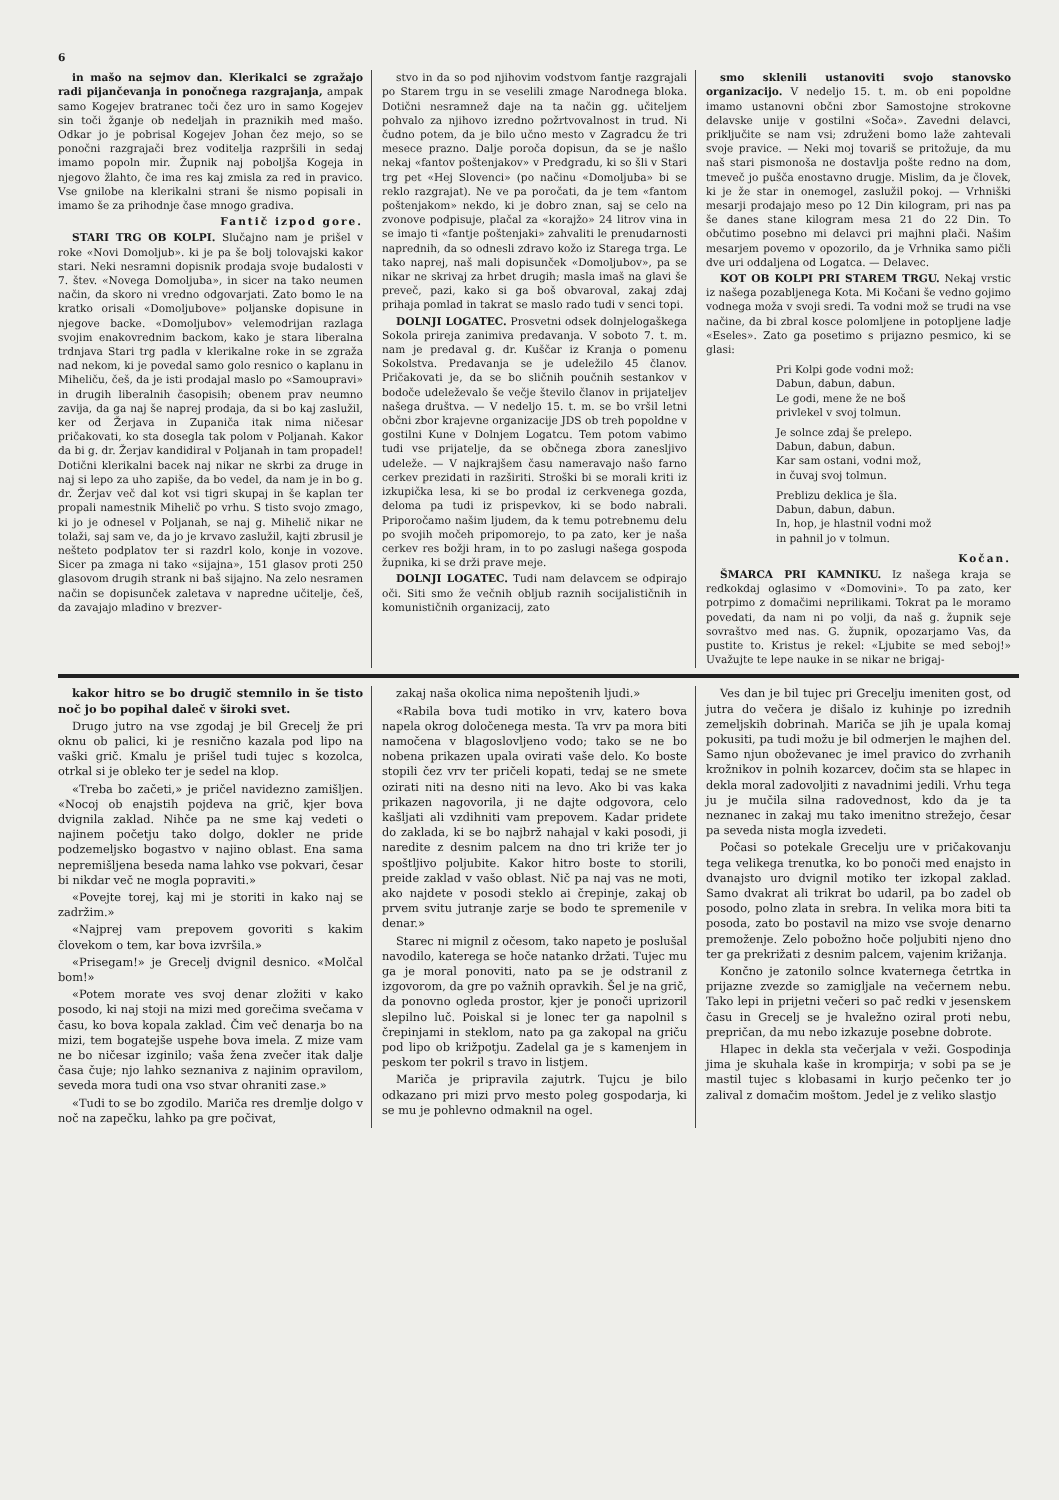6
in mašo na sejmov dan. Klerikalci se zgražajo radi pijančevanja in ponočnega razgrajanja, ampak samo Kogejev bratranec toči čez uro in samo Kogejev sin toči žganje ob nedeljah in praznikih med mašo. Odkar jo je pobrisal Kogejev Johan čez mejo, so se ponočni razgrajači brez voditelja razpršili in sedaj imamo popoln mir. Župnik naj poboljša Kogeja in njegovo žlahto, če ima res kaj zmisla za red in pravico. Vse gnilobe na klerikalni strani še nismo popisali in imamo še za prihodnje čase mnogo gradiva.
Fantič izpod gore.
STARI TRG OB KOLPI. Slučajno nam je prišel v roke «Novi Domoljub». ki je pa še bolj tolovajski kakor stari. Neki nesramni dopisnik prodaja svoje budalosti v 7. štev. «Novega Domoljuba», in sicer na tako neumen način, da skoro ni vredno odgovarjati. Zato bomo le na kratko orisali «Domoljubove» poljanske dopisune in njegove backe. «Domoljubov» velemodrijan razlaga svojim enakovrednim backom, kako je stara liberalna trdnjava Stari trg padla v klerikalne roke in se zgraža nad nekom, ki je povedal samo golo resnico o kaplanu in Miheliču, češ, da je isti prodajal maslo po «Samoupravi» in drugih liberalnih časopisih; obenem prav neumno zavija, da ga naj še naprej prodaja, da si bo kaj zaslužil, ker od Žerjava in Zupaniča itak nima ničesar pričakovati, ko sta dosegla tak polom v Poljanah. Kakor da bi g. dr. Žerjav kandidiral v Poljanah in tam propadel! Dotični klerikalni bacek naj nikar ne skrbi za druge in naj si lepo za uho zapiše, da bo vedel, da nam je in bo g. dr. Žerjav več dal kot vsi tigri skupaj in še kaplan ter propali namestnik Mihelič po vrhu. S tisto svojo zmago, ki jo je odnesel v Poljanah, se naj g. Mihelič nikar ne tolaži, saj sam ve, da jo je krvavo zaslužil, kajti zbrusil je nešteto podplatov ter si razdrl kolo, konje in vozove. Sicer pa zmaga ni tako «sijajna», 151 glasov proti 250 glasovom drugih strank ni baš sijajno. Na zelo nesramen način se dopisunček zaletava v napredne učitelje, češ, da zavajajo mladino v brezver-
stvo in da so pod njihovim vodstvom fantje razgrajali po Starem trgu in se veselili zmage Narodnega bloka. Dotični nesramnež daje na ta način gg. učiteljem pohvalo za njihovo izredno požrtvovalnost in trud. Ni čudno potem, da je bilo učno mesto v Zagradcu že tri mesece prazno. Dalje poroča dopisun, da se je našlo nekaj «fantov poštenjakov» v Predgradu, ki so šli v Stari trg pet «Hej Slovenci» (po načinu «Domoljuba» bi se reklo razgrajat). Ne ve pa poročati, da je tem «fantom poštenjakom» nekdo, ki je dobro znan, saj se celo na zvonove podpisuje, plačal za «korajžo» 24 litrov vina in se imajo ti «fantje poštenjaki» zahvaliti le prenudarnosti naprednih, da so odnesli zdravo kožo iz Starega trga. Le tako naprej, naš mali dopisunček «Domoljubov», pa se nikar ne skrivaj za hrbet drugih; masla imaš na glavi še preveč, pazi, kako si ga boš obvaroval, zakaj zdaj prihaja pomlad in takrat se maslo rado tudi v senci topi.
DOLNJI LOGATEC. Prosvetni odsek dolnjelogaškega Sokola prireja zanimiva predavanja. V soboto 7. t. m. nam je predaval g. dr. Kuščar iz Kranja o pomenu Sokolstva. Predavanja se je udeležilo 45 članov. Pričakovati je, da se bo sličnih poučnih sestankov v bodoče udeleževalo še večje število članov in prijateljev našega društva. — V nedeljo 15. t. m. se bo vršil letni občni zbor krajevne organizacije JDS ob treh popoldne v gostilni Kune v Dolnjem Logatcu. Tem potom vabimo tudi vse prijatelje, da se občnega zbora zanesljivo udeleže. — V najkrajšem času nameravajo našo farno cerkev prezidati in razširiti. Stroški bi se morali kriti iz izkupička lesa, ki se bo prodal iz cerkvenega gozda, deloma pa tudi iz prispevkov, ki se bodo nabrali. Priporočamo našim ljudem, da k temu potrebnemu delu po svojih močeh pripomorejo, to pa zato, ker je naša cerkev res božji hram, in to po zaslugi našega gospoda župnika, ki se drži prave meje.
DOLNJI LOGATEC. Tudi nam delavcem se odpirajo oči. Siti smo že večnih obljub raznih socijalističnih in komunističnih organizacij, zato
smo sklenili ustanoviti svojo stanovsko organizacijo. V nedeljo 15. t. m. ob eni popoldne imamo ustanovni občni zbor Samostojne strokovne delavske unije v gostilni «Soča». Zavedni delavci, priključite se nam vsi; združeni bomo laže zahtevali svoje pravice. — Neki moj tovariš se pritožuje, da mu naš stari pismonoša ne dostavlja pošte redno na dom, tmeveč jo pušča enostavno drugje. Mislim, da je človek, ki je že star in onemogel, zaslužil pokoj. — Vrhniški mesarji prodajajo meso po 12 Din kilogram, pri nas pa še danes stane kilogram mesa 21 do 22 Din. To občutimo posebno mi delavci pri majhni plači. Našim mesarjem povemo v opozorilo, da je Vrhnika samo pičli dve uri oddaljena od Logatca. — Delavec.
KOT OB KOLPI PRI STAREM TRGU. Nekaj vrstic iz našega pozabljenega Kota. Mi Kočani še vedno gojimo vodnega moža v svoji sredi. Ta vodni mož se trudi na vse načine, da bi zbral kosce polomljene in potopljene ladje «Eseles». Zato ga posetimo s prijazno pesmico, ki se glasi:
Pri Kolpi gode vodni mož:
Dabun, dabun, dabun.
Le godi, mene že ne boš
privlekel v svoj tolmun.
Je solnce zdaj še prelepo.
Dabun, dabun, dabun.
Kar sam ostani, vodni mož,
in čuvaj svoj tolmun.
Preblizu deklica je šla.
Dabun, dabun, dabun.
In, hop, je hlastnil vodni mož
in pahnil jo v tolmun.
Kočan.
ŠMARCA PRI KAMNIKU. Iz našega kraja se redkokdaj oglasimo v «Domovini». To pa zato, ker potrpimo z domačimi neprilikami. Tokrat pa le moramo povedati, da nam ni po volji, da naš g. župnik seje sovraštvo med nas. G. župnik, opozarjamo Vas, da pustite to. Kristus je rekel: «Ljubite se med seboj!» Uvažujte te lepe nauke in se nikar ne brigaj-
kakor hitro se bo drugič stemnilo in še tisto noč jo bo popihal daleč v široki svet.
Drugo jutro na vse zgodaj je bil Grecelj že pri oknu ob palici, ki je resnično kazala pod lipo na vaški grič. Kmalu je prišel tudi tujec s kozolca, otrkal si je obleko ter je sedel na klop.
«Treba bo začeti,» je pričel navidezno zamišljen. «Nocoj ob enajstih pojdeva na grič, kjer bova dvignila zaklad. Nihče pa ne sme kaj vedeti o najinem početju tako dolgo, dokler ne pride podzemeljsko bogastvo v najino oblast. Ena sama nepremišljena beseda nama lahko vse pokvari, česar bi nikdar več ne mogla popraviti.»
«Povejte torej, kaj mi je storiti in kako naj se zadržim.»
«Najprej vam prepovem govoriti s kakim človekom o tem, kar bova izvršila.»
«Prisegam!» je Grecelj dvignil desnico. «Molčal bom!»
«Potem morate ves svoj denar zložiti v kako posodo, ki naj stoji na mizi med gorečima svečama v času, ko bova kopala zaklad. Čim več denarja bo na mizi, tem bogatejše uspehe bova imela. Z mize vam ne bo ničesar izginilo; vaša žena zvečer itak dalje časa čuje; njo lahko seznaniva z najinim opravilom, seveda mora tudi ona vso stvar ohraniti zase.»
«Tudi to se bo zgodilo. Mariča res dremlje dolgo v noč na zapečku, lahko pa gre počivat,
zakaj naša okolica nima nepoštenih ljudi.»
«Rabila bova tudi motiko in vrv, katero bova napela okrog določenega mesta. Ta vrv pa mora biti namočena v blagoslovljeno vodo; tako se ne bo nobena prikazen upala ovirati vaše delo. Ko boste stopili čez vrv ter pričeli kopati, tedaj se ne smete ozirati niti na desno niti na levo. Ako bi vas kaka prikazen nagovorila, ji ne dajte odgovora, celo kašljati ali vzdihniti vam prepovem. Kadar pridete do zaklada, ki se bo najbrž nahajal v kaki posodi, ji naredite z desnim palcem na dno tri križe ter jo spoštljivo poljubite. Kakor hitro boste to storili, preide zaklad v vašo oblast. Nič pa naj vas ne moti, ako najdete v posodi steklo ai črepinje, zakaj ob prvem svitu jutranje zarje se bodo te spremenile v denar.»
Starec ni mignil z očesom, tako napeto je poslušal navodilo, katerega se hoče natanko držati. Tujec mu ga je moral ponoviti, nato pa se je odstranil z izgovorom, da gre po važnih opravkih. Šel je na grič, da ponovno ogleda prostor, kjer je ponoči uprizoril slepilno luč. Poiskal si je lonec ter ga napolnil s črepinjami in steklom, nato pa ga zakopal na griču pod lipo ob križpotju. Zadelal ga je s kamenjem in peskom ter pokril s travo in listjem.
Mariča je pripravila zajutrk. Tujcu je bilo odkazano pri mizi prvo mesto poleg gospodarja, ki se mu je pohlevno odmaknil na ogel.
Ves dan je bil tujec pri Grecelju imeniten gost, od jutra do večera je dišalo iz kuhinje po izrednih zemeljskih dobrinah. Mariča se jih je upala komaj pokusiti, pa tudi možu je bil odmerjen le majhen del. Samo njun oboževanec je imel pravico do zvrhanih krožnikov in polnih kozarcev, dočim sta se hlapec in dekla moral zadovoljiti z navadnimi jedili. Vrhu tega ju je mučila silna radovednost, kdo da je ta neznanec in zakaj mu tako imenitno strežejo, česar pa seveda nista mogla izvedeti.
Počasi so potekale Grecelju ure v pričakovanju tega velikega trenutka, ko bo ponoči med enajsto in dvanajsto uro dvignil motiko ter izkopal zaklad. Samo dvakrat ali trikrat bo udaril, pa bo zadel ob posodo, polno zlata in srebra. In velika mora biti ta posoda, zato bo postavil na mizo vse svoje denarno premoženje. Zelo pobožno hoče poljubiti njeno dno ter ga prekrižati z desnim palcem, vajenim križanja.
Končno je zatonilo solnce kvaternega četrtka in prijazne zvezde so zamigljale na večernem nebu. Tako lepi in prijetni večeri so pač redki v jesenskem času in Grecelj se je hvaležno oziral proti nebu, prepričan, da mu nebo izkazuje posebne dobrote.
Hlapec in dekla sta večerjala v veži. Gospodinja jima je skuhala kaše in krompirja; v sobi pa se je mastil tujec s klobasami in kurjo pečenko ter jo zalival z domačim moštom. Jedel je z veliko slastjo